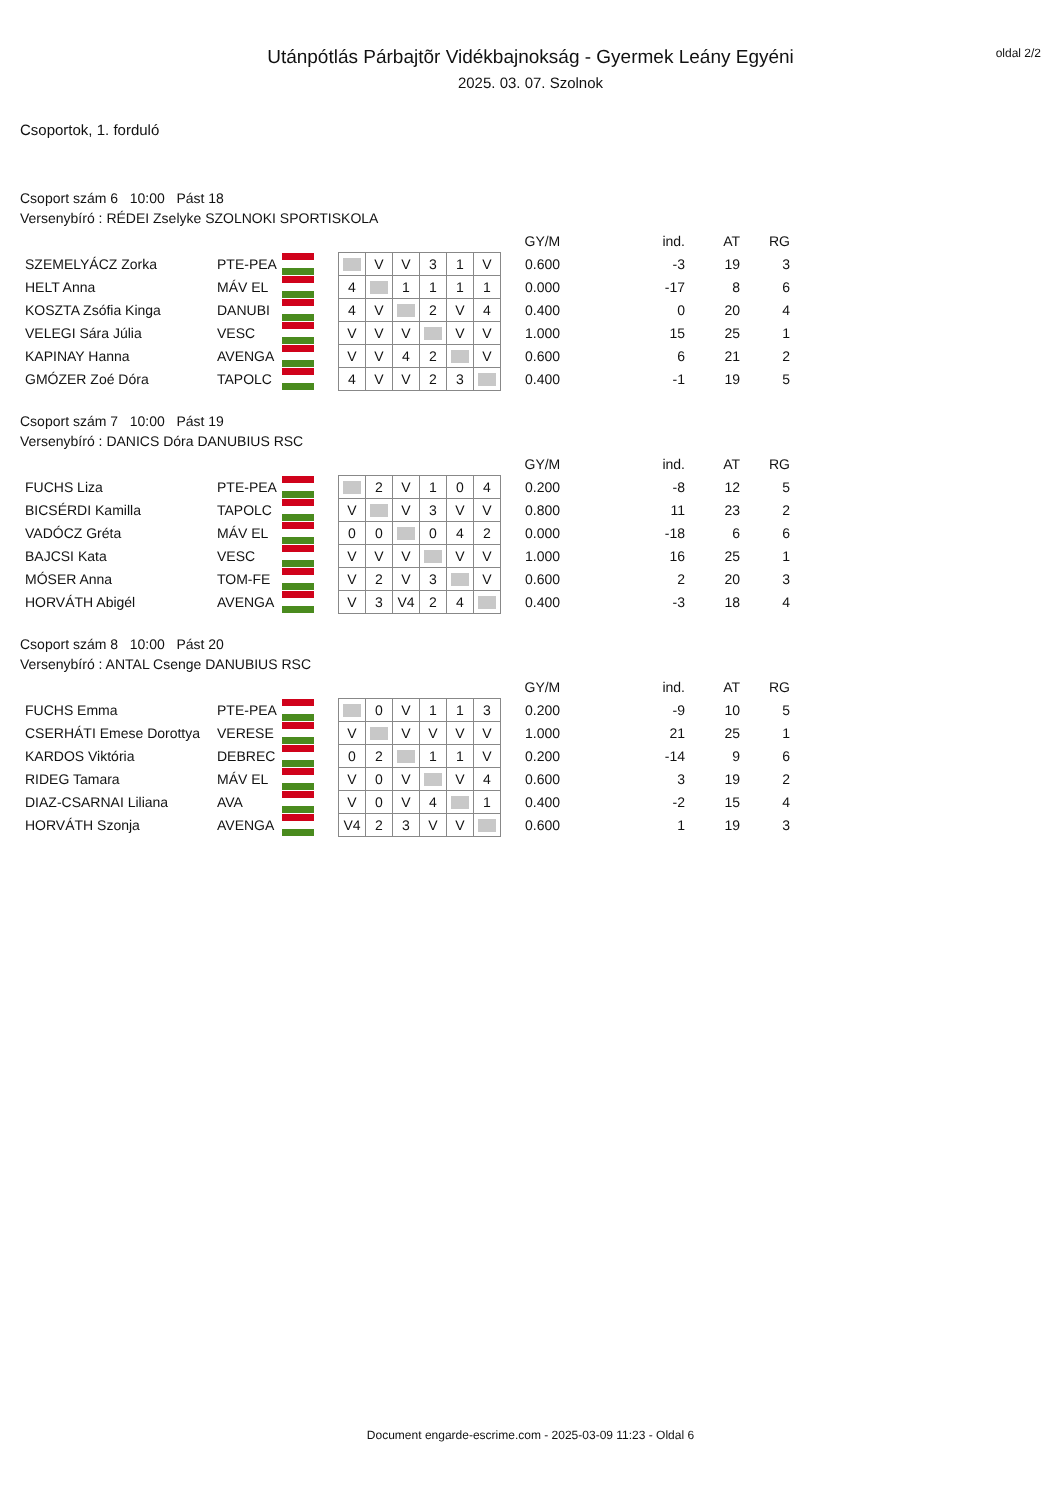oldal 2/2
Utánpótlás Párbajtõr Vidékbajnokság - Gyermek Leány Egyéni
2025. 03. 07. Szolnok
Csoportok, 1. forduló
Csoport szám 6 10:00 Pást 18
Versenybíró : RÉDEI Zselyke SZOLNOKI SPORTISKOLA
| | | | | | | | | | | GY/M | ind. | AT | RG |
| SZEMELYÁCZ Zorka | PTE-PEA | | | | V | V | 3 | 1 | V | 0.600 | -3 | 19 | 3 |
| HELT Anna | MÁV EL | | | 4 | | 1 | 1 | 1 | 1 | 0.000 | -17 | 8 | 6 |
| KOSZTA Zsófia Kinga | DANUBI | | | 4 | V | | 2 | V | 4 | 0.400 | 0 | 20 | 4 |
| VELEGI Sára Júlia | VESC | | | V | V | V | | V | V | 1.000 | 15 | 25 | 1 |
| KAPINAY Hanna | AVENGA | | | V | V | 4 | 2 | | V | 0.600 | 6 | 21 | 2 |
| GMÓZER Zoé Dóra | TAPOLC | | | 4 | V | V | 2 | 3 | | 0.400 | -1 | 19 | 5 |
Csoport szám 7 10:00 Pást 19
Versenybíró : DANICS Dóra DANUBIUS RSC
| | | | | | | | | | | GY/M | ind. | AT | RG |
| FUCHS Liza | PTE-PEA | | | | 2 | V | 1 | 0 | 4 | 0.200 | -8 | 12 | 5 |
| BICSÉRDI Kamilla | TAPOLC | | | V | | V | 3 | V | V | 0.800 | 11 | 23 | 2 |
| VADÓCZ Gréta | MÁV EL | | | 0 | 0 | | 0 | 4 | 2 | 0.000 | -18 | 6 | 6 |
| BAJCSI Kata | VESC | | | V | V | V | | V | V | 1.000 | 16 | 25 | 1 |
| MÓSER Anna | TOM-FE | | | V | 2 | V | 3 | | V | 0.600 | 2 | 20 | 3 |
| HORVÁTH Abigél | AVENGA | | | V | 3 | V4 | 2 | 4 | | 0.400 | -3 | 18 | 4 |
Csoport szám 8 10:00 Pást 20
Versenybíró : ANTAL Csenge DANUBIUS RSC
| | | | | | | | | | | GY/M | ind. | AT | RG |
| FUCHS Emma | PTE-PEA | | | | 0 | V | 1 | 1 | 3 | 0.200 | -9 | 10 | 5 |
| CSERHÁTI Emese Dorottya | VERESE | | | V | | V | V | V | V | 1.000 | 21 | 25 | 1 |
| KARDOS Viktória | DEBREC | | | 0 | 2 | | 1 | 1 | V | 0.200 | -14 | 9 | 6 |
| RIDEG Tamara | MÁV EL | | | V | 0 | V | | V | 4 | 0.600 | 3 | 19 | 2 |
| DIAZ-CSARNAI Liliana | AVA | | | V | 0 | V | 4 | | 1 | 0.400 | -2 | 15 | 4 |
| HORVÁTH Szonja | AVENGA | | | V4 | 2 | 3 | V | V | | 0.600 | 1 | 19 | 3 |
Document engarde-escrime.com - 2025-03-09 11:23 - Oldal 6